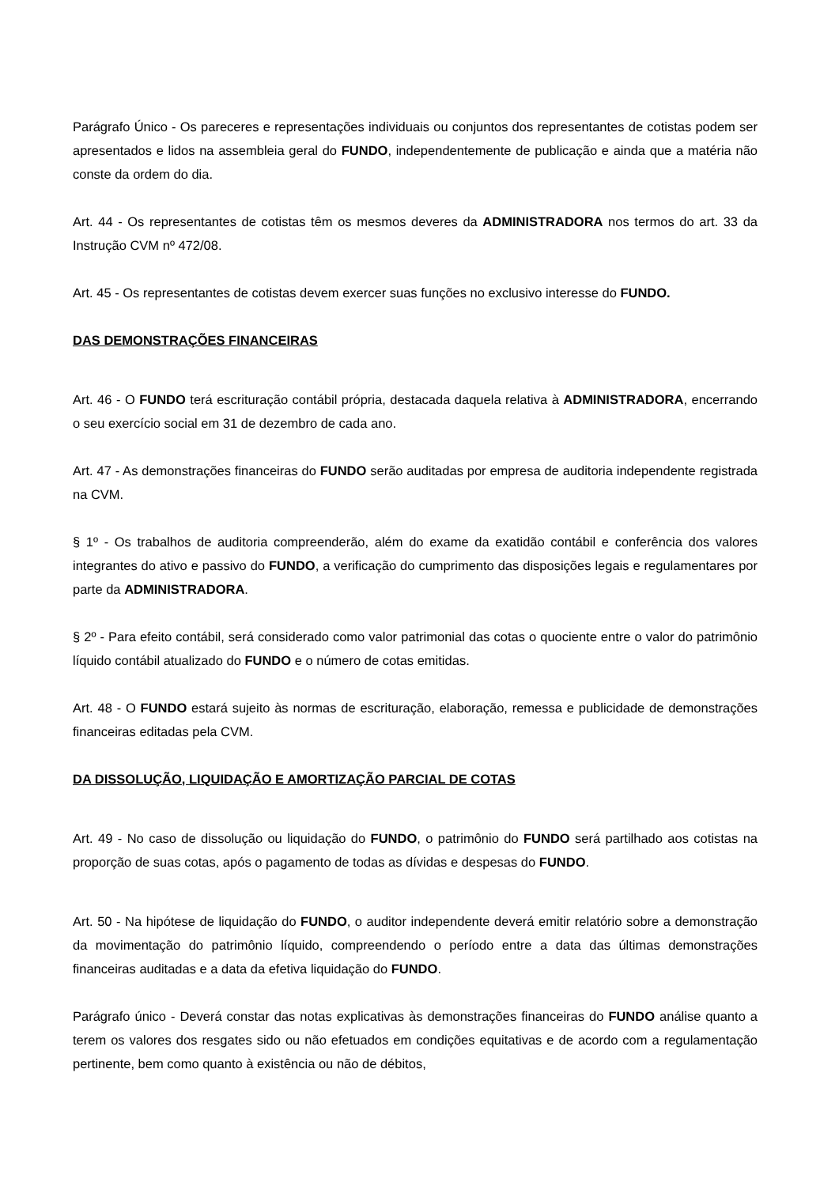Parágrafo Único - Os pareceres e representações individuais ou conjuntos dos representantes de cotistas podem ser apresentados e lidos na assembleia geral do FUNDO, independentemente de publicação e ainda que a matéria não conste da ordem do dia.
Art. 44 - Os representantes de cotistas têm os mesmos deveres da ADMINISTRADORA nos termos do art. 33 da Instrução CVM nº 472/08.
Art. 45 - Os representantes de cotistas devem exercer suas funções no exclusivo interesse do FUNDO.
DAS DEMONSTRAÇÕES FINANCEIRAS
Art. 46 - O FUNDO terá escrituração contábil própria, destacada daquela relativa à ADMINISTRADORA, encerrando o seu exercício social em 31 de dezembro de cada ano.
Art. 47 - As demonstrações financeiras do FUNDO serão auditadas por empresa de auditoria independente registrada na CVM.
§ 1º - Os trabalhos de auditoria compreenderão, além do exame da exatidão contábil e conferência dos valores integrantes do ativo e passivo do FUNDO, a verificação do cumprimento das disposições legais e regulamentares por parte da ADMINISTRADORA.
§ 2º - Para efeito contábil, será considerado como valor patrimonial das cotas o quociente entre o valor do patrimônio líquido contábil atualizado do FUNDO e o número de cotas emitidas.
Art. 48 - O FUNDO estará sujeito às normas de escrituração, elaboração, remessa e publicidade de demonstrações financeiras editadas pela CVM.
DA DISSOLUÇÃO, LIQUIDAÇÃO E AMORTIZAÇÃO PARCIAL DE COTAS
Art. 49 - No caso de dissolução ou liquidação do FUNDO, o patrimônio do FUNDO será partilhado aos cotistas na proporção de suas cotas, após o pagamento de todas as dívidas e despesas do FUNDO.
Art. 50 - Na hipótese de liquidação do FUNDO, o auditor independente deverá emitir relatório sobre a demonstração da movimentação do patrimônio líquido, compreendendo o período entre a data das últimas demonstrações financeiras auditadas e a data da efetiva liquidação do FUNDO.
Parágrafo único - Deverá constar das notas explicativas às demonstrações financeiras do FUNDO análise quanto a terem os valores dos resgates sido ou não efetuados em condições equitativas e de acordo com a regulamentação pertinente, bem como quanto à existência ou não de débitos,